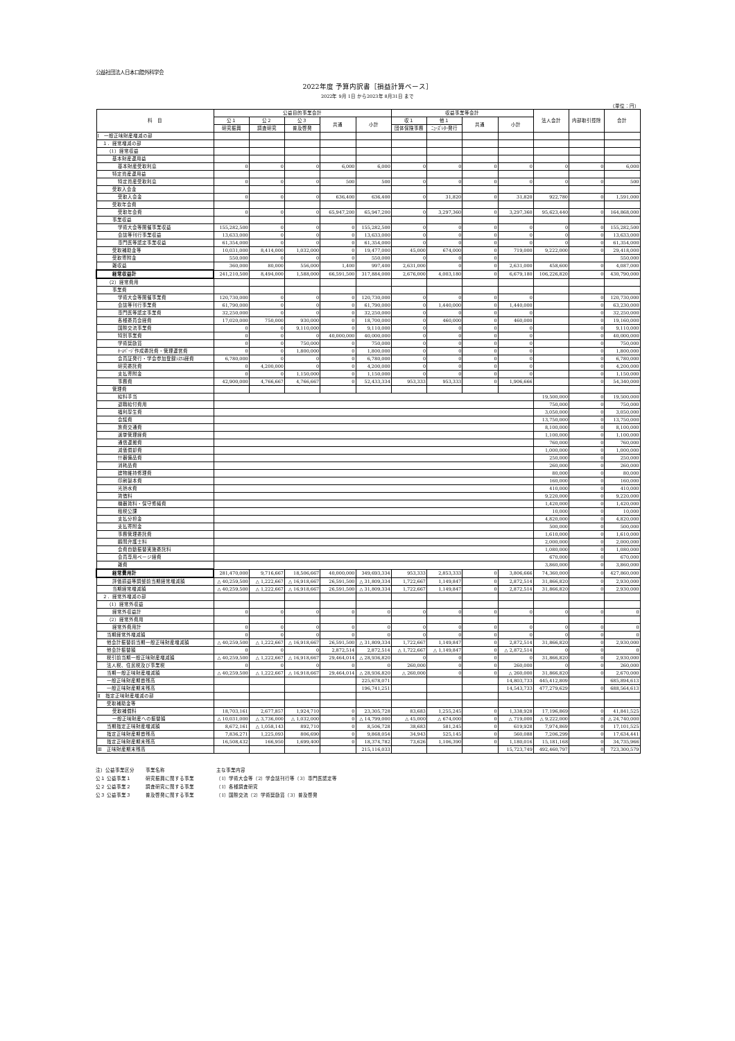公益社団法人日本口腔外科学会
2022年度 予算内訳書［損益計算ベース］
2022年 9月 1日 から2023年 8月31日 まで
（単位：円）
| 科 目 | 公益目的事業会計 | | | | | 収益事業等会計 | | | | 法人会計 | 内部取引控除 | 合計 |
| --- | --- | --- | --- | --- | --- | --- | --- | --- | --- | --- | --- | --- |
| | 公１ | 公２ | 公３ | 共通 | 小計 | 収１ | 他１ | 共通 | 小計 | | | |
| | 研究振興 | 調査研究 | 普及啓発 | | | 団体保険事務 | ﾆｭｰｽﾞﾚﾀｰ発行 | | | | | |
| Ⅰ 一般正味財産増減の部 | | | | | | | | | | | | |
| １．経常増減の部 | | | | | | | | | | | | |
| （1）経常収益 | | | | | | | | | | | | |
| 基本財産運用益 | | | | | | | | | | | | |
| 基本財産受取利息 | 0 | 0 | 0 | 6,000 | 6,000 | 0 | 0 | 0 | 0 | 0 | 0 | 6,000 |
| 特定資産運用益 | | | | | | | | | | | | |
| 特定資産受取利息 | 0 | 0 | 0 | 500 | 500 | 0 | 0 | 0 | 0 | 0 | 0 | 500 |
| 受取入会金 | | | | | | | | | | | | |
| 受取入会金 | 0 | 0 | 0 | 636,400 | 636,400 | 0 | 31,820 | 0 | 31,820 | 922,780 | 0 | 1,591,000 |
| 受取年会費 | | | | | | | | | | | | |
| 受取年会費 | 0 | 0 | 0 | 65,947,200 | 65,947,200 | 0 | 3,297,360 | 0 | 3,297,360 | 95,623,440 | 0 | 164,868,000 |
| 事業収益 | | | | | | | | | | | | |
| 学術大会等開催事業収益 | 155,282,500 | 0 | 0 | 0 | 155,282,500 | 0 | 0 | 0 | 0 | 0 | 0 | 155,282,500 |
| 会誌等刊行事業収益 | 13,633,000 | 0 | 0 | 0 | 13,633,000 | 0 | 0 | 0 | 0 | 0 | 0 | 13,633,000 |
| 専門医等認定事業収益 | 61,354,000 | 0 | 0 | 0 | 61,354,000 | 0 | 0 | 0 | 0 | 0 | 0 | 61,354,000 |
| 受取補助金等 | 10,031,000 | 8,414,000 | 1,032,000 | 0 | 19,477,000 | 45,000 | 674,000 | 0 | 719,000 | 9,222,000 | 0 | 29,418,000 |
| 受取寄附金 | 550,000 | 0 | 0 | 0 | 550,000 | 0 | 0 | 0 | | | | 550,000 |
| 雑収益 | 360,000 | 80,000 | 556,000 | 1,400 | 997,400 | 2,631,000 | 0 | 0 | 2,631,000 | 458,600 | 0 | 4,087,000 |
| 経常収益計 | 241,210,500 | 8,494,000 | 1,588,000 | 66,591,500 | 317,884,000 | 2,676,000 | 4,003,180 | 0 | 6,679,180 | 106,226,820 | 0 | 430,790,000 |
| （2）経常費用 | | | | | | | | | | | | |
| 事業費 | | | | | | | | | | | | |
| 学術大会等開催事業費 | 120,730,000 | 0 | 0 | 0 | 120,730,000 | 0 | 0 | 0 | 0 | | 0 | 120,730,000 |
| 会誌等刊行事業費 | 61,790,000 | 0 | 0 | 0 | 61,790,000 | 0 | 1,440,000 | 0 | 1,440,000 | | 0 | 63,230,000 |
| 専門医等認定事業費 | 32,250,000 | 0 | 0 | 0 | 32,250,000 | 0 | 0 | 0 | 0 | | 0 | 32,250,000 |
| 各種委員会経費 | 17,020,000 | 750,000 | 930,000 | 0 | 18,700,000 | 0 | 460,000 | 0 | 460,000 | | 0 | 19,160,000 |
| 国際交流事業費 | 0 | 0 | 9,110,000 | 0 | 9,110,000 | 0 | 0 | 0 | 0 | | 0 | 9,110,000 |
| 特別事業費 | 0 | 0 | 0 | 40,000,000 | 40,000,000 | 0 | 0 | 0 | 0 | | 0 | 40,000,000 |
| 学術奨励賞 | 0 | 0 | 750,000 | 0 | 750,000 | 0 | 0 | 0 | 0 | | 0 | 750,000 |
| ﾎｰﾑﾍﾟｰｼﾞ作成委託費・管理運営費 | 0 | 0 | 1,800,000 | 0 | 1,800,000 | 0 | 0 | 0 | 0 | | 0 | 1,800,000 |
| 会員証発行・学会参加登録ｼｽﾃﾑ経費 | 6,780,000 | 0 | 0 | 0 | 6,780,000 | 0 | 0 | 0 | 0 | | 0 | 6,780,000 |
| 研究委託費 | 0 | 4,200,000 | 0 | 0 | 4,200,000 | 0 | 0 | 0 | 0 | | 0 | 4,200,000 |
| 支払寄附金 | 0 | 0 | 1,150,000 | 0 | 1,150,000 | 0 | 0 | 0 | 0 | | 0 | 1,150,000 |
| 事務費 | 42,900,000 | 4,766,667 | 4,766,667 | 0 | 52,433,334 | 953,333 | 953,333 | 0 | 1,906,666 | | 0 | 54,340,000 |
| 管理費 | | | | | | | | | | | | |
| 給料手当 | | | | | | | | | | 19,500,000 | 0 | 19,500,000 |
| 退職給付費用 | | | | | | | | | | 750,000 | 0 | 750,000 |
| 福利厚生費 | | | | | | | | | | 3,050,000 | 0 | 3,050,000 |
| 会議費 | | | | | | | | | | 13,750,000 | 0 | 13,750,000 |
| 旅費交通費 | | | | | | | | | | 8,100,000 | 0 | 8,100,000 |
| 選挙管理経費 | | | | | | | | | | 1,100,000 | 0 | 1,100,000 |
| 通信運搬費 | | | | | | | | | | 760,000 | 0 | 760,000 |
| 減価償却費 | | | | | | | | | | 1,000,000 | 0 | 1,000,000 |
| 什器備品費 | | | | | | | | | | 250,000 | 0 | 250,000 |
| 消耗品費 | | | | | | | | | | 260,000 | 0 | 260,000 |
| 建物維持修理費 | | | | | | | | | | 80,000 | 0 | 80,000 |
| 印刷製本費 | | | | | | | | | | 160,000 | 0 | 160,000 |
| 光熱水費 | | | | | | | | | | 410,000 | 0 | 410,000 |
| 賃借料 | | | | | | | | | | 9,220,000 | 0 | 9,220,000 |
| 機器賃料・保守修繕費 | | | | | | | | | | 1,420,000 | 0 | 1,420,000 |
| 租税公課 | | | | | | | | | | 10,000 | 0 | 10,000 |
| 支払分担金 | | | | | | | | | | 4,820,000 | 0 | 4,820,000 |
| 支払寄附金 | | | | | | | | | | 500,000 | 0 | 500,000 |
| 事務管理委託費 | | | | | | | | | | 1,610,000 | 0 | 1,610,000 |
| 顧問弁護士料 | | | | | | | | | | 2,000,000 | 0 | 2,000,000 |
| 会費自動振替実施委託料 | | | | | | | | | | 1,080,000 | 0 | 1,080,000 |
| 会員専用ページ経費 | | | | | | | | | | 670,000 | 0 | 670,000 |
| 雑費 | | | | | | | | | | 3,860,000 | 0 | 3,860,000 |
| 経常費用計 | 281,470,000 | 9,716,667 | 18,506,667 | 40,000,000 | 349,693,334 | 953,333 | 2,853,333 | 0 | 3,806,666 | 74,360,000 | 0 | 427,860,000 |
| 評価損益等調整前当期経常増減額 | △ 40,259,500 | △ 1,222,667 | △ 16,918,667 | 26,591,500 | △ 31,809,334 | 1,722,667 | 1,149,847 | 0 | 2,872,514 | 31,866,820 | 0 | 2,930,000 |
| 当期経常増減額 | △ 40,259,500 | △ 1,222,667 | △ 16,918,667 | 26,591,500 | △ 31,809,334 | 1,722,667 | 1,149,847 | 0 | 2,872,514 | 31,866,820 | 0 | 2,930,000 |
| ２．経常外増減の部 | | | | | | | | | | | | |
| （1）経常外収益 | | | | | | | | | | | | |
| 経常外収益計 | 0 | 0 | 0 | 0 | 0 | 0 | 0 | 0 | 0 | 0 | 0 | 0 |
| （2）経常外費用 | | | | | | | | | | | | |
| 経常外費用計 | 0 | 0 | 0 | 0 | 0 | 0 | 0 | 0 | 0 | 0 | 0 | 0 |
| 当期経常外増減額 | 0 | 0 | 0 | 0 | 0 | 0 | 0 | 0 | 0 | 0 | 0 | 0 |
| 他会計振替前当期一般正味財産増減額 | △ 40,259,500 | △ 1,222,667 | △ 16,918,667 | 26,591,500 | △ 31,809,334 | 1,722,667 | 1,149,847 | 0 | 2,872,514 | 31,866,820 | 0 | 2,930,000 |
| 他会計振替額 | 0 | 0 | 0 | 2,872,514 | 2,872,514 | △ 1,722,667 | △ 1,149,847 | 0 | △ 2,872,514 | 0 | 0 | 0 |
| 税引前当期一般正味財産増減額 | △ 40,259,500 | △ 1,222,667 | △ 16,918,667 | 29,464,014 | △ 28,936,820 | 0 | 0 | 0 | 0 | 31,866,820 | 0 | 2,930,000 |
| 法人税、住民税及び事業税 | 0 | 0 | 0 | 0 | 0 | 260,000 | 0 | 0 | 260,000 | 0 | 0 | 260,000 |
| 当期一般正味財産増減額 | △ 40,259,500 | △ 1,222,667 | △ 16,918,667 | 29,464,014 | △ 28,936,820 | △ 260,000 | 0 | 0 | △ 260,000 | 31,866,820 | 0 | 2,670,000 |
| 一般正味財産期首残高 | | | | | 225,678,071 | | | | 14,803,733 | 445,412,809 | | 685,894,613 |
| 一般正味財産期末残高 | | | | | 196,741,251 | | | | 14,543,733 | 477,279,629 | 0 | 688,564,613 |
| Ⅱ 指定正味財産増減の部 | | | | | | | | | | | | |
| 受取補助金等 | | | | | | | | | | | | |
| 受取補償料 | 18,703,161 | 2,677,857 | 1,924,710 | 0 | 23,305,728 | 83,683 | 1,255,245 | 0 | 1,338,928 | 17,196,869 | 0 | 41,841,525 |
| 一般正味財産への振替額 | △ 10,031,000 | △ 3,736,000 | △ 1,032,000 | 0 | △ 14,799,000 | △ 45,000 | △ 674,000 | 0 | △ 719,000 | △ 9,222,000 | 0 | △ 24,740,000 |
| 当期指定正味財産増減額 | 8,672,161 | △ 1,058,143 | 892,710 | 0 | 8,506,728 | 38,683 | 581,245 | 0 | 619,928 | 7,974,869 | 0 | 17,101,525 |
| 指定正味財産期首残高 | 7,836,271 | 1,225,093 | 806,690 | 0 | 9,868,054 | 34,943 | 525,145 | 0 | 560,088 | 7,206,299 | 0 | 17,634,441 |
| 指定正味財産期末残高 | 16,508,432 | 166,950 | 1,699,400 | 0 | 18,374,782 | 73,626 | 1,106,390 | 0 | 1,180,016 | 15,181,168 | 0 | 34,735,966 |
| Ⅲ 正味財産期末残高 | | | | | 215,116,033 | | | | 15,723,749 | 492,460,797 | 0 | 723,300,579 |
注）公益事業区分 事業名称 主な事業内容
公１ 公益事業１ 研究振興に関する事業 〔1〕学術大会等〔2〕学会誌刊行等〔3〕専門医認定等
公２ 公益事業２ 調査研究に関する事業 〔1〕各種調査研究
公３ 公益事業３ 普及啓発に関する事業 〔1〕国際交流〔2〕学術奨励賞〔3〕普及啓発